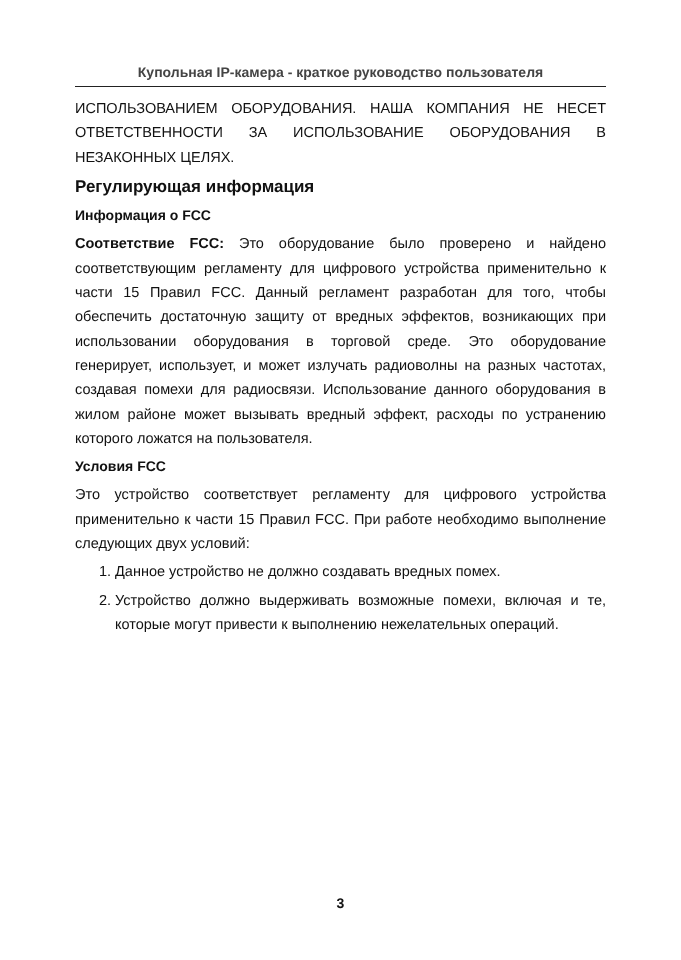Купольная IP-камера - краткое руководство пользователя
ИСПОЛЬЗОВАНИЕМ ОБОРУДОВАНИЯ. НАША КОМПАНИЯ НЕ НЕСЕТ ОТВЕТСТВЕННОСТИ ЗА ИСПОЛЬЗОВАНИЕ ОБОРУДОВАНИЯ В НЕЗАКОННЫХ ЦЕЛЯХ.
Регулирующая информация
Информация о FCC
Соответствие FCC: Это оборудование было проверено и найдено соответствующим регламенту для цифрового устройства применительно к части 15 Правил FCC. Данный регламент разработан для того, чтобы обеспечить достаточную защиту от вредных эффектов, возникающих при использовании оборудования в торговой среде. Это оборудование генерирует, использует, и может излучать радиоволны на разных частотах, создавая помехи для радиосвязи. Использование данного оборудования в жилом районе может вызывать вредный эффект, расходы по устранению которого ложатся на пользователя.
Условия FCC
Это устройство соответствует регламенту для цифрового устройства применительно к части 15 Правил FCC. При работе необходимо выполнение следующих двух условий:
1. Данное устройство не должно создавать вредных помех.
2. Устройство должно выдерживать возможные помехи, включая и те, которые могут привести к выполнению нежелательных операций.
3